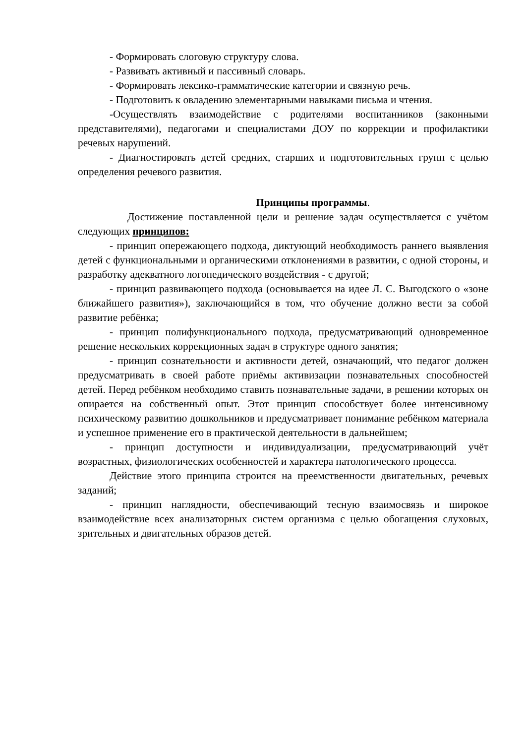- Формировать слоговую структуру слова.
- Развивать активный и пассивный словарь.
- Формировать лексико-грамматические категории и связную речь.
- Подготовить к овладению элементарными навыками письма и чтения.
-Осуществлять взаимодействие с родителями воспитанников (законными представителями), педагогами и специалистами ДОУ по коррекции и профилактики речевых нарушений.
- Диагностировать детей средних, старших и подготовительных групп с целью определения речевого развития.
Принципы программы.
Достижение поставленной цели и решение задач осуществляется с учётом следующих принципов:
- принцип опережающего подхода, диктующий необходимость раннего выявления детей с функциональными и органическими отклонениями в развитии, с одной стороны, и разработку адекватного логопедического воздействия - с другой;
- принцип развивающего подхода (основывается на идее Л. С. Выгодского о «зоне ближайшего развития»), заключающийся в том, что обучение должно вести за собой развитие ребёнка;
- принцип полифункционального подхода, предусматривающий одновременное решение нескольких коррекционных задач в структуре одного занятия;
- принцип сознательности и активности детей, означающий, что педагог должен предусматривать в своей работе приёмы активизации познавательных способностей детей. Перед ребёнком необходимо ставить познавательные задачи, в решении которых он опирается на собственный опыт. Этот принцип способствует более интенсивному психическому развитию дошкольников и предусматривает понимание ребёнком материала и успешное применение его в практической деятельности в дальнейшем;
- принцип доступности и индивидуализации, предусматривающий учёт возрастных, физиологических особенностей и характера патологического процесса.
Действие этого принципа строится на преемственности двигательных, речевых заданий;
- принцип наглядности, обеспечивающий тесную взаимосвязь и широкое взаимодействие всех анализаторных систем организма с целью обогащения слуховых, зрительных и двигательных образов детей.